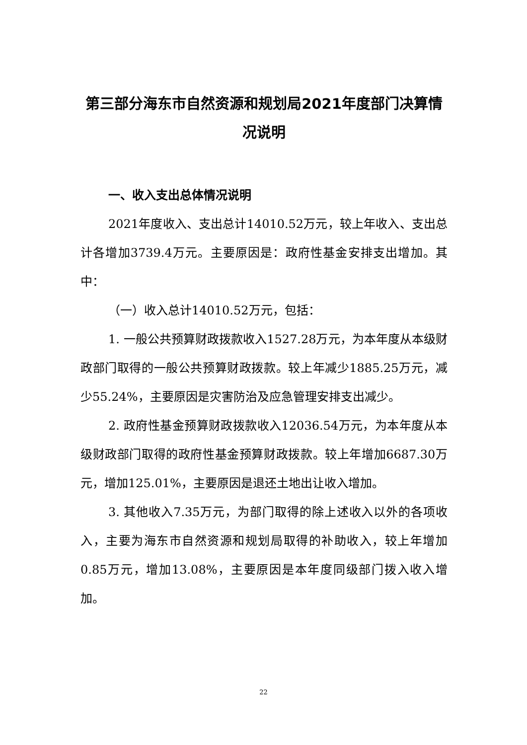第三部分海东市自然资源和规划局2021年度部门决算情况说明
一、收入支出总体情况说明
2021年度收入、支出总计14010.52万元，较上年收入、支出总计各增加3739.4万元。主要原因是：政府性基金安排支出增加。其中：
（一）收入总计14010.52万元，包括：
1. 一般公共预算财政拨款收入1527.28万元，为本年度从本级财政部门取得的一般公共预算财政拨款。较上年减少1885.25万元，减少55.24%，主要原因是灾害防治及应急管理安排支出减少。
2. 政府性基金预算财政拨款收入12036.54万元，为本年度从本级财政部门取得的政府性基金预算财政拨款。较上年增加6687.30万元，增加125.01%，主要原因是退还土地出让收入增加。
3. 其他收入7.35万元，为部门取得的除上述收入以外的各项收入，主要为海东市自然资源和规划局取得的补助收入，较上年增加0.85万元，增加13.08%，主要原因是本年度同级部门拨入收入增加。
22